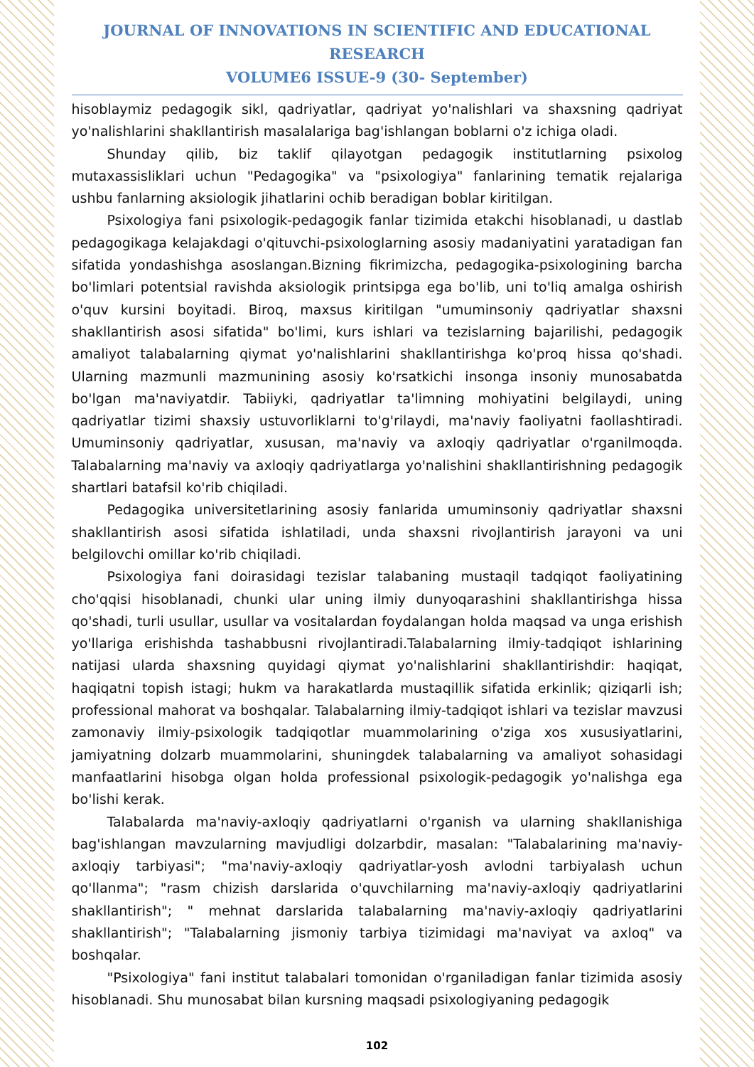JOURNAL OF INNOVATIONS IN SCIENTIFIC AND EDUCATIONAL RESEARCH
VOLUME6 ISSUE-9 (30- September)
hisoblaymiz pedagogik sikl, qadriyatlar, qadriyat yo'nalishlari va shaxsning qadriyat yo'nalishlarini shakllantirish masalalariga bag'ishlangan boblarni o'z ichiga oladi.
Shunday qilib, biz taklif qilayotgan pedagogik institutlarning psixolog mutaxassisliklari uchun "Pedagogika" va "psixologiya" fanlarining tematik rejalariga ushbu fanlarning aksiologik jihatlarini ochib beradigan boblar kiritilgan.
Psixologiya fani psixologik-pedagogik fanlar tizimida etakchi hisoblanadi, u dastlab pedagogikaga kelajakdagi o'qituvchi-psixologlarning asosiy madaniyatini yaratadigan fan sifatida yondashishga asoslangan.Bizning fikrimizcha, pedagogika-psixologining barcha bo'limlari potentsial ravishda aksiologik printsipga ega bo'lib, uni to'liq amalga oshirish o'quv kursini boyitadi. Biroq, maxsus kiritilgan "umuminsoniy qadriyatlar shaxsni shakllantirish asosi sifatida" bo'limi, kurs ishlari va tezislarning bajarilishi, pedagogik amaliyot talabalarning qiymat yo'nalishlarini shakllantirishga ko'proq hissa qo'shadi. Ularning mazmunli mazmunining asosiy ko'rsatkichi insonga insoniy munosabatda bo'lgan ma'naviyatdir. Tabiiyki, qadriyatlar ta'limning mohiyatini belgilaydi, uning qadriyatlar tizimi shaxsiy ustuvorliklarni to'g'rilaydi, ma'naviy faoliyatni faollashtiradi. Umuminsoniy qadriyatlar, xususan, ma'naviy va axloqiy qadriyatlar o'rganilmoqda. Talabalarning ma'naviy va axloqiy qadriyatlarga yo'nalishini shakllantirishning pedagogik shartlari batafsil ko'rib chiqiladi.
Pedagogika universitetlarining asosiy fanlarida umuminsoniy qadriyatlar shaxsni shakllantirish asosi sifatida ishlatiladi, unda shaxsni rivojlantirish jarayoni va uni belgilovchi omillar ko'rib chiqiladi.
Psixologiya fani doirasidagi tezislar talabaning mustaqil tadqiqot faoliyatining cho'qqisi hisoblanadi, chunki ular uning ilmiy dunyoqarashini shakllantirishga hissa qo'shadi, turli usullar, usullar va vositalardan foydalangan holda maqsad va unga erishish yo'llariga erishishda tashabbusni rivojlantiradi.Talabalarning ilmiy-tadqiqot ishlarining natijasi ularda shaxsning quyidagi qiymat yo'nalishlarini shakllantirishdir: haqiqat, haqiqatni topish istagi; hukm va harakatlarda mustaqillik sifatida erkinlik; qiziqarli ish; professional mahorat va boshqalar. Talabalarning ilmiy-tadqiqot ishlari va tezislar mavzusi zamonaviy ilmiy-psixologik tadqiqotlar muammolarining o'ziga xos xususiyatlarini, jamiyatning dolzarb muammolarini, shuningdek talabalarning va amaliyot sohasidagi manfaatlarini hisobga olgan holda professional psixologik-pedagogik yo'nalishga ega bo'lishi kerak.
Talabalarda ma'naviy-axloqiy qadriyatlarni o'rganish va ularning shakllanishiga bag'ishlangan mavzularning mavjudligi dolzarbdir, masalan: "Talabalarining ma'naviy-axloqiy tarbiyasi"; "ma'naviy-axloqiy qadriyatlar-yosh avlodni tarbiyalash uchun qo'llanma"; "rasm chizish darslarida o'quvchilarning ma'naviy-axloqiy qadriyatlarini shakllantirish"; " mehnat darslarida talabalarning ma'naviy-axloqiy qadriyatlarini shakllantirish"; "Talabalarning jismoniy tarbiya tizimidagi ma'naviyat va axloq" va boshqalar.
"Psixologiya" fani institut talabalari tomonidan o'rganiladigan fanlar tizimida asosiy hisoblanadi. Shu munosabat bilan kursning maqsadi psixologiyaning pedagogik
102